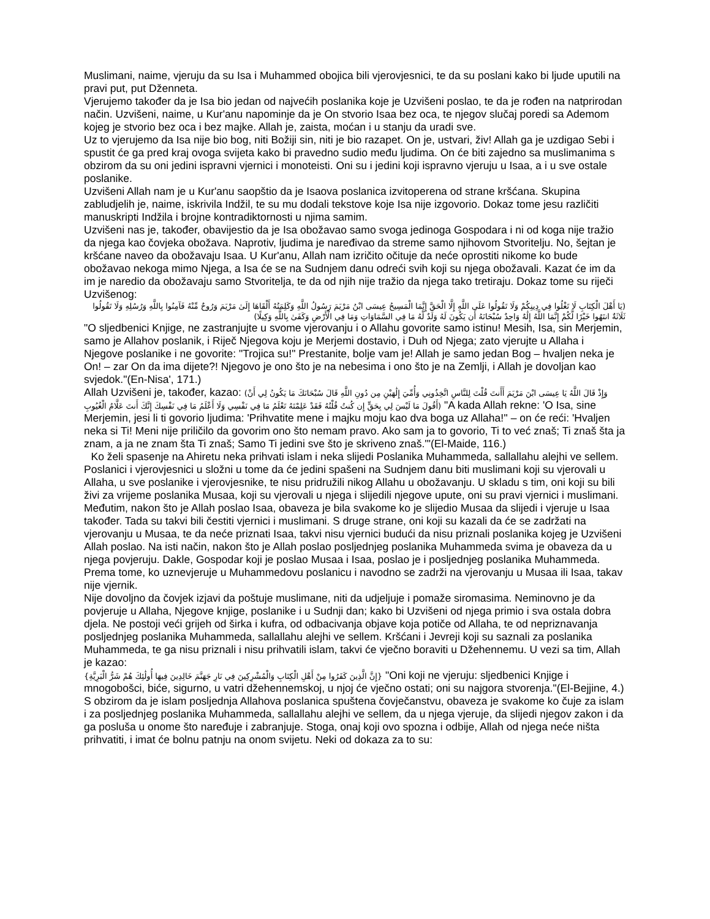Muslimani, naime, vjeruju da su Isa i Muhammed obojica bili vjerovjesnici, te da su poslani kako bi ljude uputili na pravi put, put Dženneta.
Vjerujemo također da je Isa bio jedan od najvećih poslanika koje je Uzvišeni poslao, te da je rođen na natprirodan način. Uzvišeni, naime, u Kur'anu napominje da je On stvorio Isaa bez oca, te njegov slučaj poredi sa Ademom kojeg je stvorio bez oca i bez majke. Allah je, zaista, moćan i u stanju da uradi sve.
Uz to vjerujemo da Isa nije bio bog, niti Božiji sin, niti je bio razapet. On je, ustvari, živ! Allah ga je uzdigao Sebi i spustit će ga pred kraj ovoga svijeta kako bi pravedno sudio među ljudima. On će biti zajedno sa muslimanima s obzirom da su oni jedini ispravni vjernici i monoteisti. Oni su i jedini koji ispravno vjeruju u Isaa, a i u sve ostale poslanike.
Uzvišeni Allah nam je u Kur'anu saopštio da je Isaova poslanica izvitoperena od strane kršćana. Skupina zabludjelih je, naime, iskrivila Indžil, te su mu dodali tekstove koje Isa nije izgovorio. Dokaz tome jesu različiti manuskripti Indžila i brojne kontradiktornosti u njima samim.
Uzvišeni nas je, također, obavijestio da je Isa obožavao samo svoga jedinoga Gospodara i ni od koga nije tražio da njega kao čovjeka obožava. Naprotiv, ljudima je naređivao da streme samo njihovom Stvoritelju. No, šejtan je kršćane naveo da obožavaju Isaa. U Kur'anu, Allah nam izričito očituje da neće oprostiti nikome ko bude obožavao nekoga mimo Njega, a Isa će se na Sudnjem danu odreći svih koji su njega obožavali. Kazat će im da im je naredio da obožavaju samo Stvoritelja, te da od njih nije tražio da njega tako tretiraju. Dokaz tome su riječi Uzvišenog:
(يَا أَهْلَ الْكِتَابِ لَا تَغْلُوا فِي دِينِكُمْ وَلَا تَقُولُوا عَلَى اللَّهِ إِلَّا الْحَقَّ إِنَّمَا الْمَسِيحُ عِيسَى ابْنُ مَرْيَمَ رَسُولُ اللَّهِ وَكَلِمَتُهُ أَلْقَاهَا إِلَىٰ مَرْيَمَ وَرُوحٌ مِّنْهُ فَآمِنُوا بِاللَّهِ وَرُسُلِهِ وَلَا تَقُولُوا ثَلَاثَةٌ انتَهُوا خَيْرًا لَّكُمْ إِنَّمَا اللَّهُ إِلَٰهٌ وَاحِدٌ سُبْحَانَهُ أَن يَكُونَ لَهُ وَلَدٌ لَّهُ مَا فِي السَّمَاوَاتِ وَمَا فِي الْأَرْضِ وَكَفَىٰ بِاللَّهِ وَكِيلًا)
"O sljedbenici Knjige, ne zastranjujte u svome vjerovanju i o Allahu govorite samo istinu! Mesih, Isa, sin Merjemin, samo je Allahov poslanik, i Riječ Njegova koju je Merjemi dostavio, i Duh od Njega; zato vjerujte u Allaha i Njegove poslanike i ne govorite: "Trojica su!" Prestanite, bolje vam je! Allah je samo jedan Bog – hvaljen neka je On! – zar On da ima dijete?! Njegovo je ono što je na nebesima i ono što je na Zemlji, i Allah je dovoljan kao svjedok."(En-Nisa', 171.)
Allah Uzvišeni je, također, kazao: (وَإِذْ قَالَ اللَّهُ يَا عِيسَى ابْنَ مَرْيَمَ أَأَنتَ قُلْتَ لِلنَّاسِ اتَّخِذُونِي وَأُمِّيَ إِلَٰهَيْنِ مِن دُونِ اللَّهِ قَالَ سُبْحَانَكَ مَا يَكُونُ لِي أَنْ أَقُولَ مَا لَيْسَ لِي بِحَقٍّ إِن كُنتُ قُلْتُهُ فَقَدْ عَلِمْتَهُ تَعْلَمُ مَا فِي نَفْسِي وَلَا أَعْلَمُ مَا فِي نَفْسِكَ إِنَّكَ أَنتَ عَلَّامُ الْغُيُوبِ) "A kada Allah rekne: 'O Isa, sine Merjemin, jesi li ti govorio ljudima: 'Prihvatite mene i majku moju kao dva boga uz Allaha!'' – on će reći: 'Hvaljen neka si Ti! Meni nije priličilo da govorim ono što nemam pravo. Ako sam ja to govorio, Ti to već znaš; Ti znaš šta ja znam, a ja ne znam šta Ti znaš; Samo Ti jedini sve što je skriveno znaš.'"(El-Maide, 116.)
Ko želi spasenje na Ahiretu neka prihvati islam i neka slijedi Poslanika Muhammeda, sallallahu alejhi ve sellem.
Poslanici i vjerovjesnici u složni u tome da će jedini spašeni na Sudnjem danu biti muslimani koji su vjerovali u Allaha, u sve poslanike i vjerovjesnike, te nisu pridružili nikog Allahu u obožavanju. U skladu s tim, oni koji su bili živi za vrijeme poslanika Musaa, koji su vjerovali u njega i slijedili njegove upute, oni su pravi vjernici i muslimani. Međutim, nakon što je Allah poslao Isaa, obaveza je bila svakome ko je slijedio Musaa da slijedi i vjeruje u Isaa također. Tada su takvi bili čestiti vjernici i muslimani. S druge strane, oni koji su kazali da će se zadržati na vjerovanju u Musaa, te da neće priznati Isaa, takvi nisu vjernici budući da nisu priznali poslanika kojeg je Uzvišeni Allah poslao. Na isti način, nakon što je Allah poslao posljednjeg poslanika Muhammeda svima je obaveza da u njega povjeruju. Dakle, Gospodar koji je poslao Musaa i Isaa, poslao je i posljednjeg poslanika Muhammeda. Prema tome, ko uznevjeruje u Muhammedovu poslanicu i navodno se zadrži na vjerovanju u Musaa ili Isaa, takav nije vjernik.
Nije dovoljno da čovjek izjavi da poštuje muslimane, niti da udjeljuje i pomaže siromasima. Neminovno je da povjeruje u Allaha, Njegove knjige, poslanike i u Sudnji dan; kako bi Uzvišeni od njega primio i sva ostala dobra djela. Ne postoji veći grijeh od širka i kufra, od odbacivanja objave koja potiče od Allaha, te od nepriznavanja posljednjeg poslanika Muhammeda, sallallahu alejhi ve sellem. Kršćani i Jevreji koji su saznali za poslanika Muhammeda, te ga nisu priznali i nisu prihvatili islam, takvi će vječno boraviti u Džehennemu. U vezi sa tim, Allah je kazao:
{إِنَّ الَّذِينَ كَفَرُوا مِنْ أَهْلِ الْكِتَابِ وَالْمُشْرِكِينَ فِي نَارِ جَهَنَّمَ خَالِدِينَ فِيهَا أُولَٰئِكَ هُمْ شَرُّ الْبَرِيَّةِ} "Oni koji ne vjeruju: sljedbenici Knjige i mnogobošci, biće, sigurno, u vatri džehennemskoj, u njoj će vječno ostati; oni su najgora stvorenja."(El-Bejjine, 4.)
S obzirom da je islam posljednja Allahova poslanica spuštena čovječanstvu, obaveza je svakome ko čuje za islam i za posljednjeg poslanika Muhammeda, sallallahu alejhi ve sellem, da u njega vjeruje, da slijedi njegov zakon i da ga posluša u onome što naređuje i zabranjuje. Stoga, onaj koji ovo spozna i odbije, Allah od njega neće ništa prihvatiti, i imat će bolnu patnju na onom svijetu. Neki od dokaza za to su: